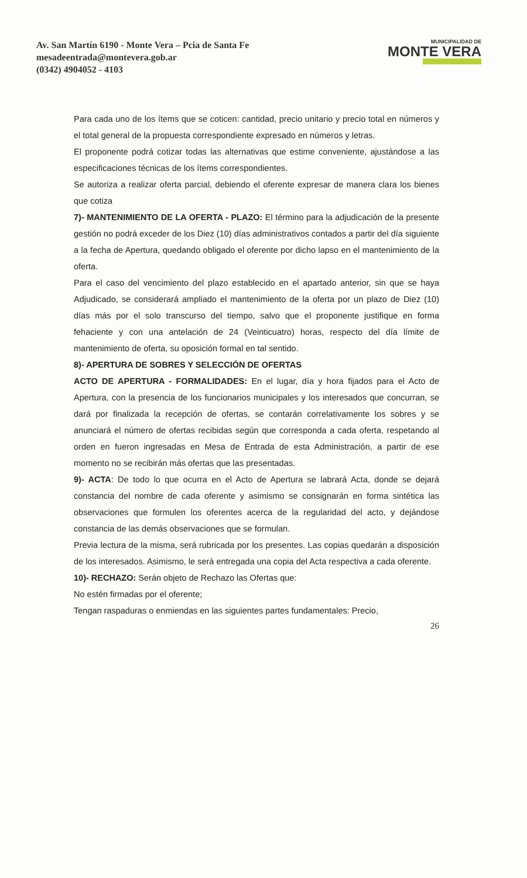Av. San Martín 6190 - Monte Vera – Pcia de Santa Fe
mesadeentrada@montevera.gob.ar
(0342) 4904052 - 4103
MUNICIPALIDAD DE
MONTE VERA
Para cada uno de los ítems que se coticen: cantidad, precio unitario y precio total en números y el total general de la propuesta correspondiente expresado en números y letras.
El proponente podrá cotizar todas las alternativas que estime conveniente, ajustándose a las especificaciones técnicas de los ítems correspondientes.
Se autoriza a realizar oferta parcial, debiendo el oferente expresar de manera clara los bienes que cotiza
7)- MANTENIMIENTO DE LA OFERTA - PLAZO: El término para la adjudicación de la presente gestión no podrá exceder de los Diez (10) días administrativos contados a partir del día siguiente a la fecha de Apertura, quedando obligado el oferente por dicho lapso en el mantenimiento de la oferta.
Para el caso del vencimiento del plazo establecido en el apartado anterior, sin que se haya Adjudicado, se considerará ampliado el mantenimiento de la oferta por un plazo de Diez (10) días más por el solo transcurso del tiempo, salvo que el proponente justifique en forma fehaciente y con una antelación de 24 (Veinticuatro) horas, respecto del día límite de mantenimiento de oferta, su oposición formal en tal sentido.
8)- APERTURA DE SOBRES Y SELECCIÓN DE OFERTAS
ACTO DE APERTURA - FORMALIDADES: En el lugar, día y hora fijados para el Acto de Apertura, con la presencia de los funcionarios municipales y los interesados que concurran, se dará por finalizada la recepción de ofertas, se contarán correlativamente los sobres y se anunciará el número de ofertas recibidas según que corresponda a cada oferta, respetando al orden en fueron ingresadas en Mesa de Entrada de esta Administración, a partir de ese momento no se recibirán más ofertas que las presentadas.
9)- ACTA: De todo lo que ocurra en el Acto de Apertura se labrará Acta, donde se dejará constancia del nombre de cada oferente y asimismo se consignarán en forma sintética las observaciones que formulen los oferentes acerca de la regularidad del acto, y dejándose constancia de las demás observaciones que se formulan.
Previa lectura de la misma, será rubricada por los presentes. Las copias quedarán a disposición de los interesados. Asimismo, le será entregada una copia del Acta respectiva a cada oferente.
10)- RECHAZO: Serán objeto de Rechazo las Ofertas que:
No estén firmadas por el oferente;
Tengan raspaduras o enmiendas en las siguientes partes fundamentales: Precio,
26